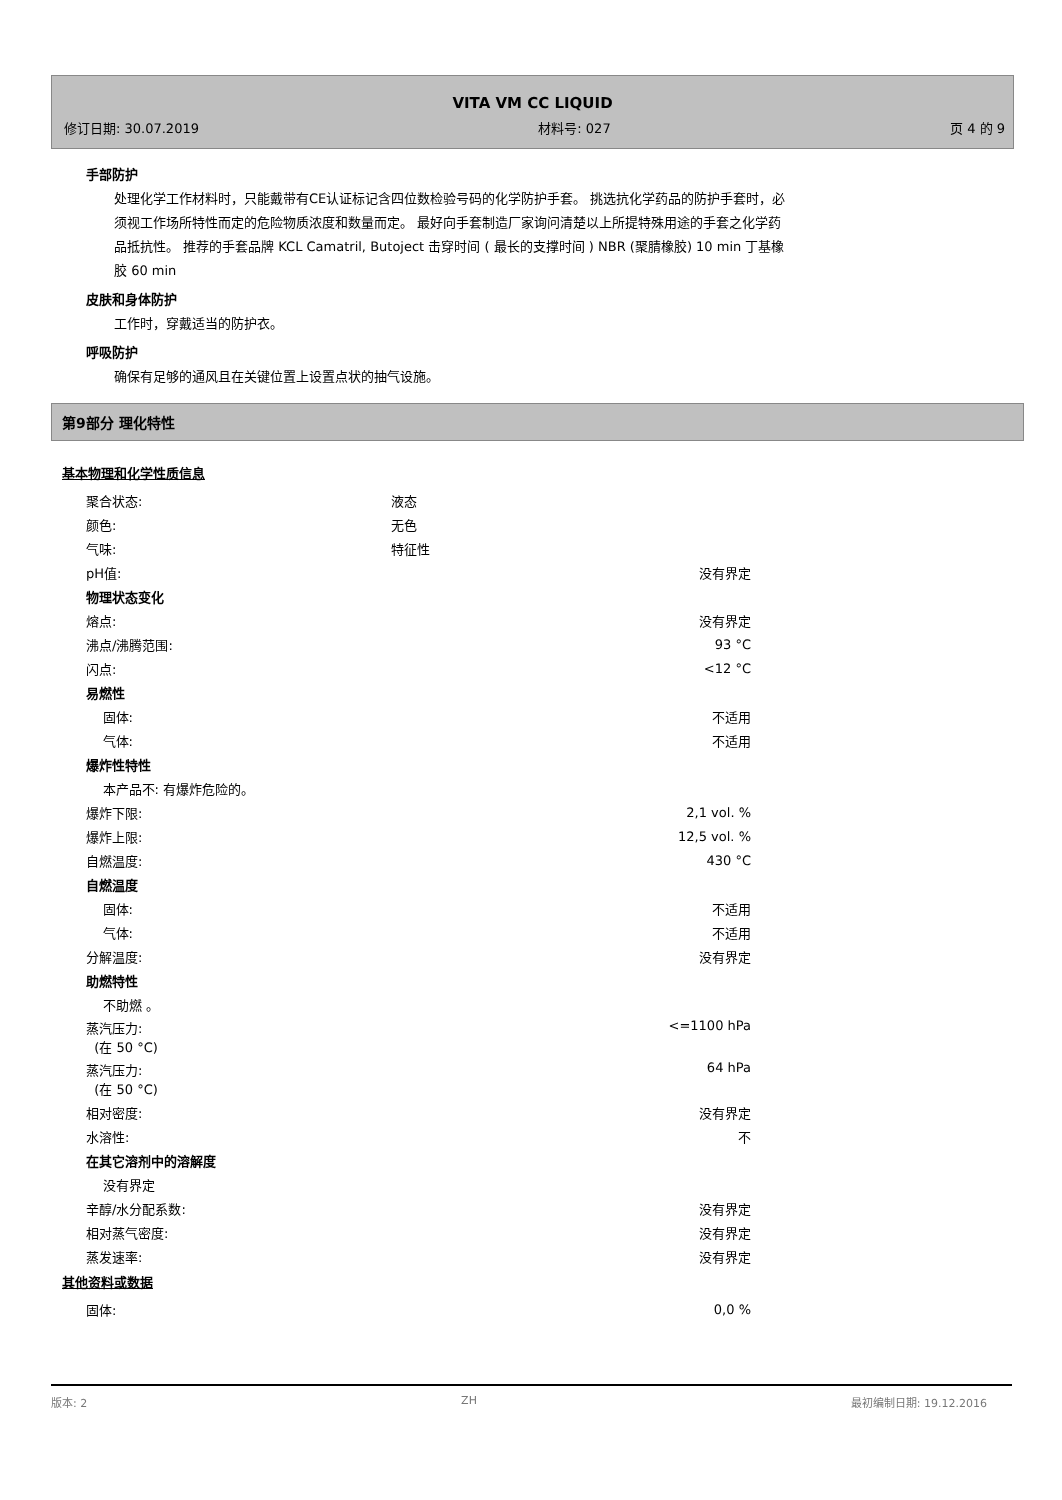VITA VM CC LIQUID
修订日期: 30.07.2019 材料号: 027 页 4 的 9
手部防护
处理化学工作材料时，只能戴带有CE认证标记含四位数检验号码的化学防护手套。 挑选抗化学药品的防护手套时，必须视工作场所特性而定的危险物质浓度和数量而定。 最好向手套制造厂家询问清楚以上所提特殊用途的手套之化学药品抵抗性。 推荐的手套品牌 KCL Camatril, Butoject 击穿时间 ( 最长的支撑时间 ) NBR (聚腈橡胶) 10 min 丁基橡胶 60 min
皮肤和身体防护
工作时，穿戴适当的防护衣。
呼吸防护
确保有足够的通风且在关键位置上设置点状的抽气设施。
第9部分 理化特性
基本物理和化学性质信息
| 聚合状态: | 液态 |
| 颜色: | 无色 |
| 气味: | 特征性 |
| pH值: | 没有界定 |
| 物理状态变化 | |
| 熔点: | 没有界定 |
| 沸点/沸腾范围: | 93 °C |
| 闪点: | <12 °C |
| 易燃性 | |
| 固体: | 不适用 |
| 气体: | 不适用 |
| 爆炸性特性 | |
| 本产品不: 有爆炸危险的。 | |
| 爆炸下限: | 2,1 vol. % |
| 爆炸上限: | 12,5 vol. % |
| 自燃温度: | 430 °C |
| 自燃温度 | |
| 固体: | 不适用 |
| 气体: | 不适用 |
| 分解温度: | 没有界定 |
| 助燃特性 | |
| 不助燃 。 | |
| 蒸汽压力: (在 50 °C) | <=1100 hPa |
| 蒸汽压力: (在 50 °C) | 64 hPa |
| 相对密度: | 没有界定 |
| 水溶性: | 不 |
| 在其它溶剂中的溶解度 | |
| 没有界定 | |
| 辛醇/水分配系数: | 没有界定 |
| 相对蒸气密度: | 没有界定 |
| 蒸发速率: | 没有界定 |
其他资料或数据
| 固体: | 0,0 % |
版本: 2 ZH 最初编制日期: 19.12.2016